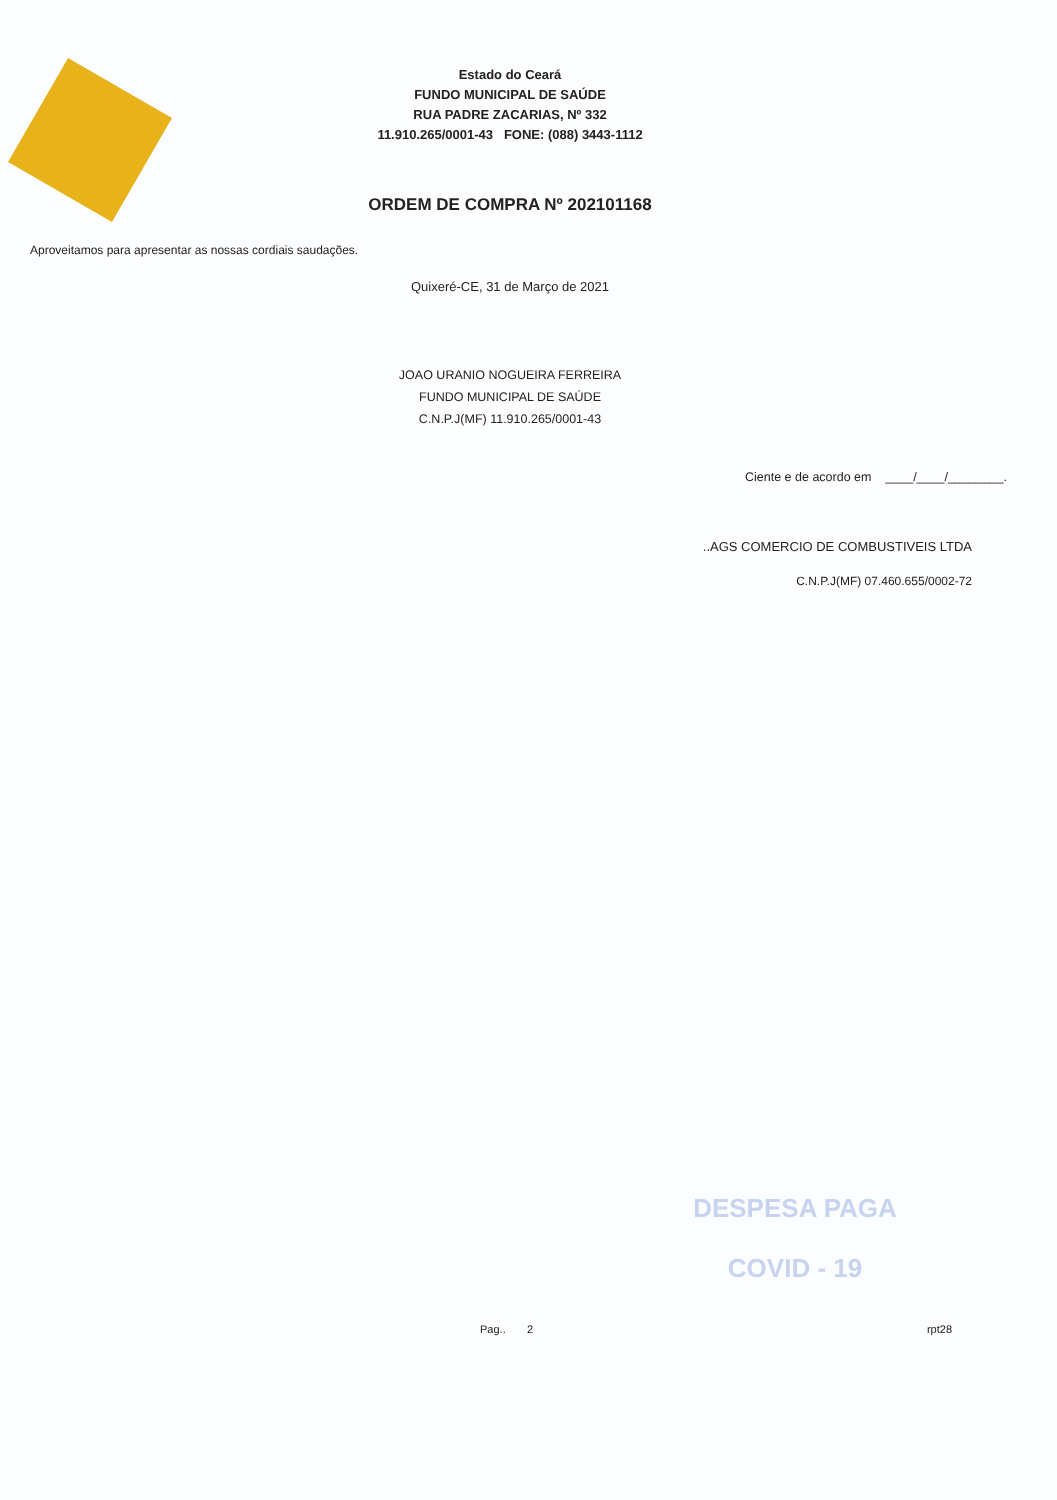Estado do Ceará
FUNDO MUNICIPAL DE SAÚDE
RUA PADRE ZACARIAS, Nº 332
11.910.265/0001-43 FONE: (088) 3443-1112
ORDEM DE COMPRA Nº 202101168
Aproveitamos para apresentar as nossas cordiais saudações.
Quixeré-CE, 31 de Março de 2021
JOAO URANIO NOGUEIRA FERREIRA
FUNDO MUNICIPAL DE SAÚDE
C.N.P.J(MF) 11.910.265/0001-43
Ciente e de acordo em ____/____/________.
..AGS COMERCIO DE COMBUSTIVEIS LTDA
C.N.P.J(MF) 07.460.655/0002-72
DESPESA PAGA
COVID - 19
Pag.. 2 rpt28